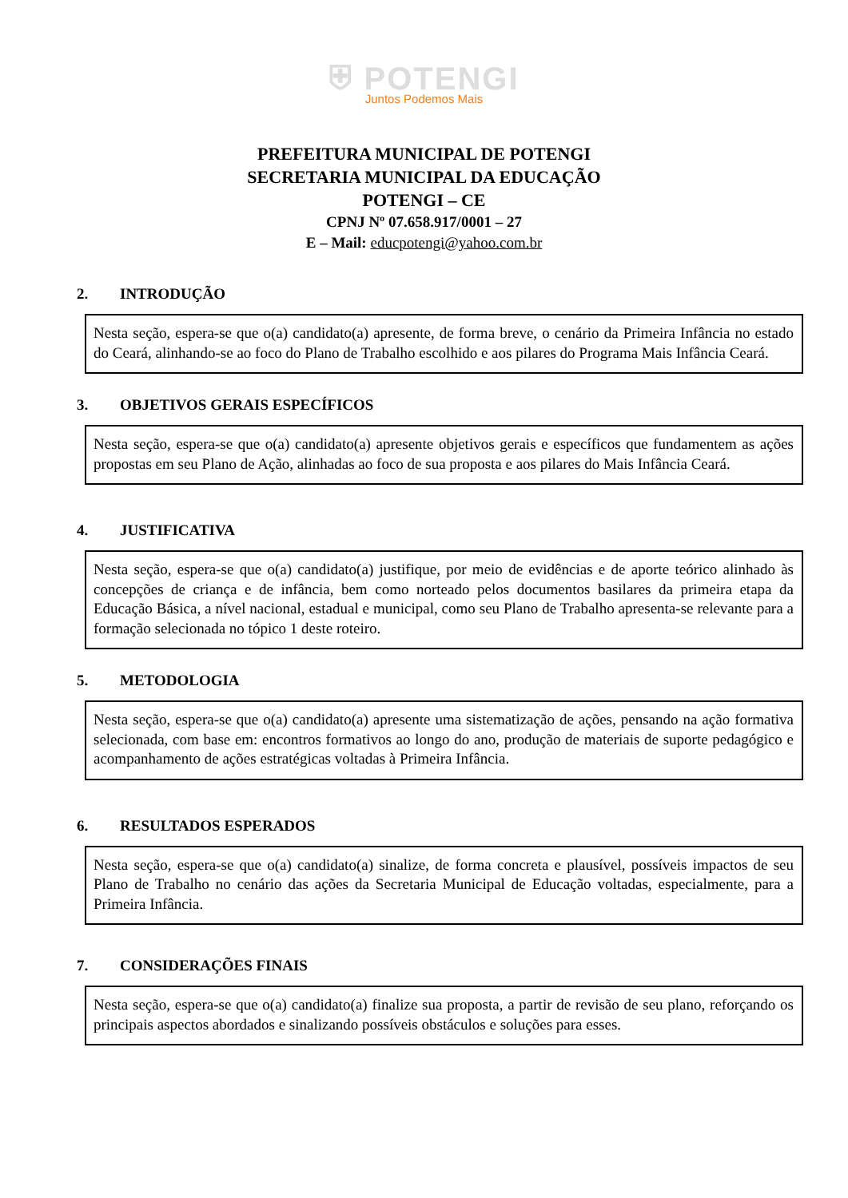⛨ POTENGI
Juntos Podemos Mais
PREFEITURA MUNICIPAL DE POTENGI
SECRETARIA MUNICIPAL DA EDUCAÇÃO
POTENGI – CE
CPNJ Nº 07.658.917/0001 – 27
E – Mail: educpotengi@yahoo.com.br
2. INTRODUÇÃO
Nesta seção, espera-se que o(a) candidato(a) apresente, de forma breve, o cenário da Primeira Infância no estado do Ceará, alinhando-se ao foco do Plano de Trabalho escolhido e aos pilares do Programa Mais Infância Ceará.
3. OBJETIVOS GERAIS ESPECÍFICOS
Nesta seção, espera-se que o(a) candidato(a) apresente objetivos gerais e específicos que fundamentem as ações propostas em seu Plano de Ação, alinhadas ao foco de sua proposta e aos pilares do Mais Infância Ceará.
4. JUSTIFICATIVA
Nesta seção, espera-se que o(a) candidato(a) justifique, por meio de evidências e de aporte teórico alinhado às concepções de criança e de infância, bem como norteado pelos documentos basilares da primeira etapa da Educação Básica, a nível nacional, estadual e municipal, como seu Plano de Trabalho apresenta-se relevante para a formação selecionada no tópico 1 deste roteiro.
5. METODOLOGIA
Nesta seção, espera-se que o(a) candidato(a) apresente uma sistematização de ações, pensando na ação formativa selecionada, com base em: encontros formativos ao longo do ano, produção de materiais de suporte pedagógico e acompanhamento de ações estratégicas voltadas à Primeira Infância.
6. RESULTADOS ESPERADOS
Nesta seção, espera-se que o(a) candidato(a) sinalize, de forma concreta e plausível, possíveis impactos de seu Plano de Trabalho no cenário das ações da Secretaria Municipal de Educação voltadas, especialmente, para a Primeira Infância.
7. CONSIDERAÇÕES FINAIS
Nesta seção, espera-se que o(a) candidato(a) finalize sua proposta, a partir de revisão de seu plano, reforçando os principais aspectos abordados e sinalizando possíveis obstáculos e soluções para esses.